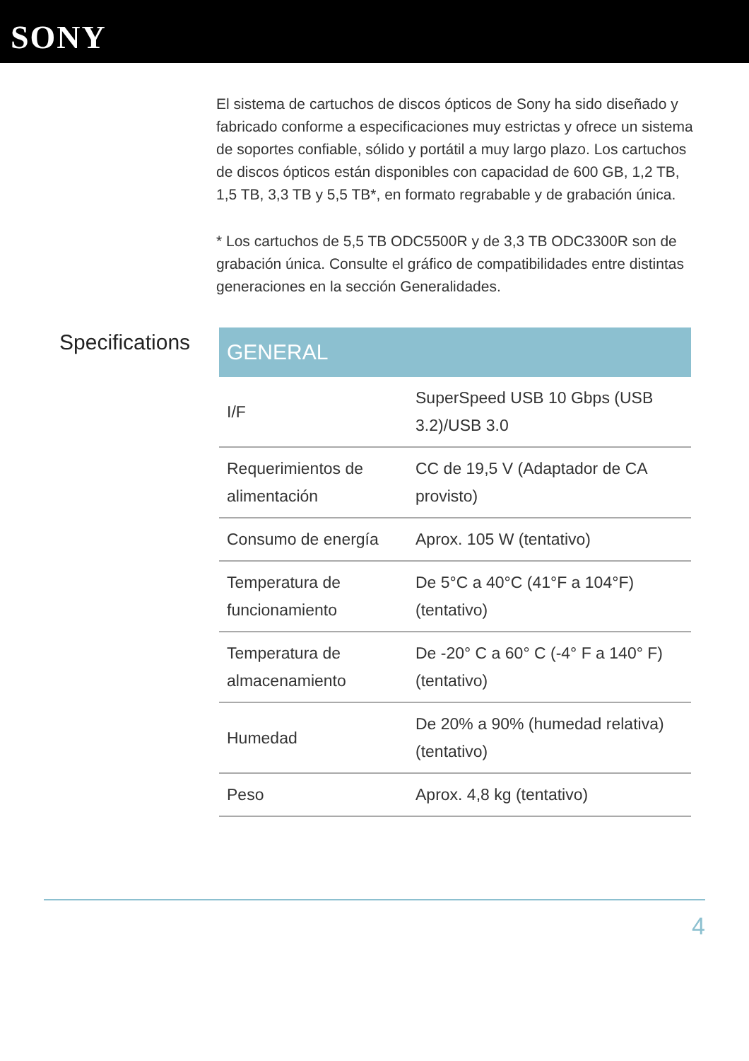SONY
El sistema de cartuchos de discos ópticos de Sony ha sido diseñado y fabricado conforme a especificaciones muy estrictas y ofrece un sistema de soportes confiable, sólido y portátil a muy largo plazo. Los cartuchos de discos ópticos están disponibles con capacidad de 600 GB, 1,2 TB, 1,5 TB, 3,3 TB y 5,5 TB*, en formato regrabable y de grabación única.
* Los cartuchos de 5,5 TB ODC5500R y de 3,3 TB ODC3300R son de grabación única. Consulte el gráfico de compatibilidades entre distintas generaciones en la sección Generalidades.
Specifications
| GENERAL | |
| --- | --- |
| I/F | SuperSpeed USB 10 Gbps (USB 3.2)/USB 3.0 |
| Requerimientos de alimentación | CC de 19,5 V (Adaptador de CA provisto) |
| Consumo de energía | Aprox. 105 W (tentativo) |
| Temperatura de funcionamiento | De 5°C a 40°C (41°F a 104°F) (tentativo) |
| Temperatura de almacenamiento | De -20° C a 60° C (-4° F a 140° F) (tentativo) |
| Humedad | De 20% a 90% (humedad relativa) (tentativo) |
| Peso | Aprox. 4,8 kg (tentativo) |
4